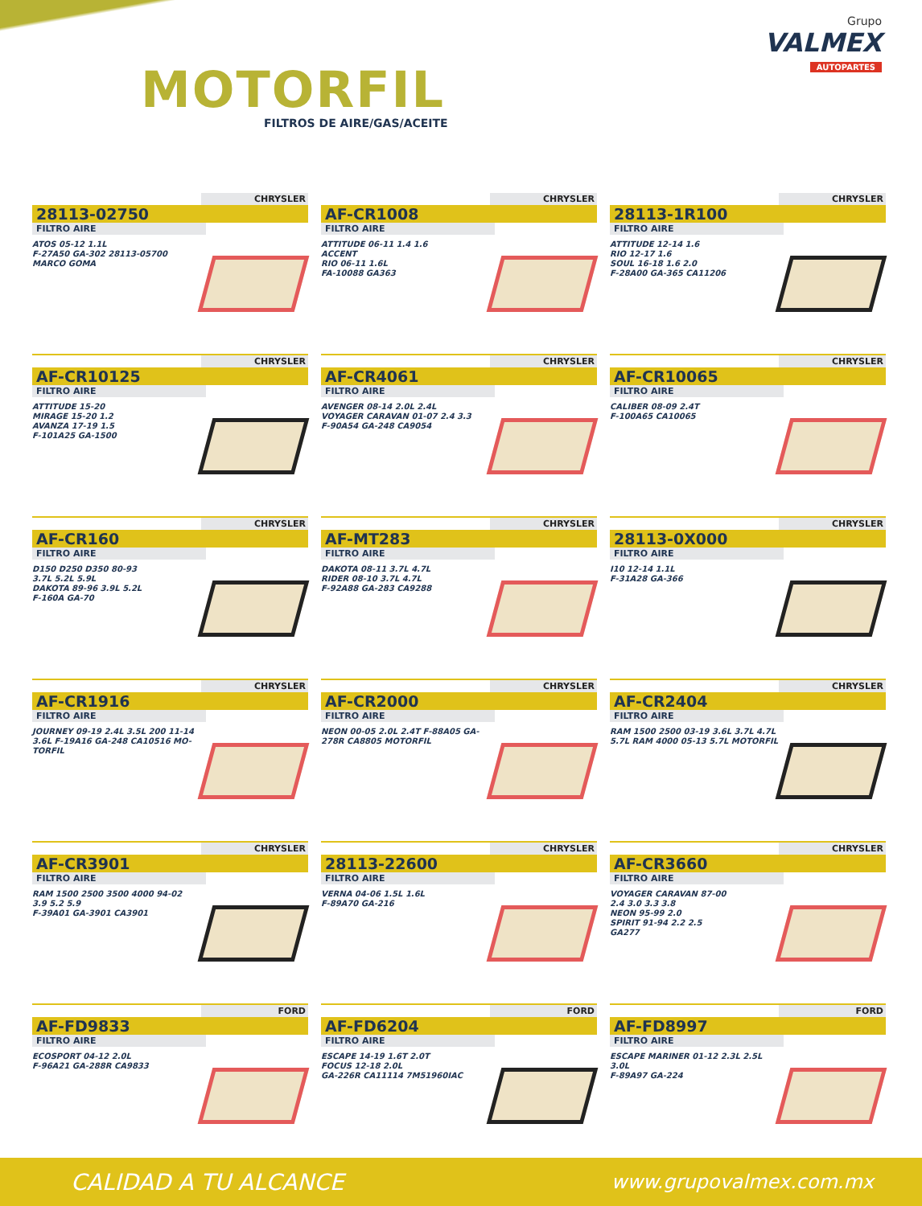MOTORFIL
FILTROS DE AIRE/GAS/ACEITE
Grupo
VALMEX
AUTOPARTES
CHRYSLER
28113-02750
FILTRO AIRE
ATOS 05-12 1.1L
F-27A50 GA-302 28113-05700
MARCO GOMA
CHRYSLER
AF-CR1008
FILTRO AIRE
ATTITUDE 06-11 1.4 1.6
ACCENT
RIO 06-11 1.6L
FA-10088 GA363
CHRYSLER
28113-1R100
FILTRO AIRE
ATTITUDE 12-14 1.6
RIO 12-17 1.6
SOUL 16-18 1.6 2.0
F-28A00 GA-365 CA11206
CHRYSLER
AF-CR10125
FILTRO AIRE
ATTITUDE 15-20
MIRAGE 15-20 1.2
AVANZA 17-19 1.5
F-101A25 GA-1500
CHRYSLER
AF-CR4061
FILTRO AIRE
AVENGER 08-14 2.0L 2.4L
VOYAGER CARAVAN 01-07 2.4 3.3
F-90A54 GA-248 CA9054
CHRYSLER
AF-CR10065
FILTRO AIRE
CALIBER 08-09 2.4T
F-100A65 CA10065
CHRYSLER
AF-CR160
FILTRO AIRE
D150 D250 D350 80-93
3.7L 5.2L 5.9L
DAKOTA 89-96 3.9L 5.2L
F-160A GA-70
CHRYSLER
AF-MT283
FILTRO AIRE
DAKOTA 08-11 3.7L 4.7L
RIDER 08-10 3.7L 4.7L
F-92A88 GA-283 CA9288
CHRYSLER
28113-0X000
FILTRO AIRE
I10 12-14 1.1L
F-31A28 GA-366
CHRYSLER
AF-CR1916
FILTRO AIRE
JOURNEY 09-19 2.4L 3.5L 200 11-14 3.6L F-19A16 GA-248 CA10516 MO-TORFIL
CHRYSLER
AF-CR2000
FILTRO AIRE
NEON 00-05 2.0L 2.4T F-88A05 GA-278R CA8805 MOTORFIL
CHRYSLER
AF-CR2404
FILTRO AIRE
RAM 1500 2500 03-19 3.6L 3.7L 4.7L 5.7L RAM 4000 05-13 5.7L MOTORFIL
CHRYSLER
AF-CR3901
FILTRO AIRE
RAM 1500 2500 3500 4000 94-02
3.9 5.2 5.9
F-39A01 GA-3901 CA3901
CHRYSLER
28113-22600
FILTRO AIRE
VERNA 04-06 1.5L 1.6L
F-89A70 GA-216
CHRYSLER
AF-CR3660
FILTRO AIRE
VOYAGER CARAVAN 87-00
2.4 3.0 3.3 3.8
NEON 95-99 2.0
SPIRIT 91-94 2.2 2.5
GA277
FORD
AF-FD9833
FILTRO AIRE
ECOSPORT 04-12 2.0L
F-96A21 GA-288R CA9833
FORD
AF-FD6204
FILTRO AIRE
ESCAPE 14-19 1.6T 2.0T
FOCUS 12-18 2.0L
GA-226R CA11114 7M51960IAC
FORD
AF-FD8997
FILTRO AIRE
ESCAPE MARINER 01-12 2.3L 2.5L 3.0L
F-89A97 GA-224
CALIDAD A TU ALCANCE www.grupovalmex.com.mx